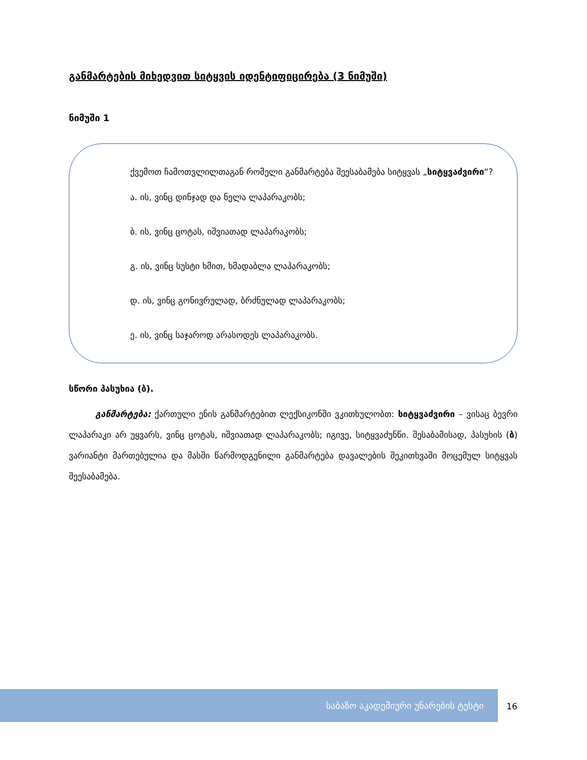განმარტების მიხედვით სიტყვის იდენტიფიცირება (3 ნიმუში)
ნიმუში 1
ქვემოთ ჩამოთვლილთაგან რომელი განმარტება შეესაბამება სიტყვას „სიტყვაძვირი“?
ა. ის, ვინც დინჯად და ნელა ლაპარაკობს;
ბ. ის, ვინც ცოტას, იშვიათად ლაპარაკობს;
გ. ის, ვინც სუსტი ხმით, ხმადაბლა ლაპარაკობს;
დ. ის, ვინც გონივრულად, ბრძნულად ლაპარაკობს;
ე. ის, ვინც საჯაროდ არასოდეს ლაპარაკობს.
სწორი პასუხია (ბ).
განმარტება: ქართული ენის განმარტებით ლექსიკონში ვკითხულობთ: სიტყვაძვირი – ვისაც ბევრი ლაპარაკი არ უყვარს, ვინც ცოტას, იშვიათად ლაპარაკობს; იგივე, სიტყვაძუნწი. შესაბამისად, პასუხის (ბ) ვარიანტი მართებულია და მასში წარმოდგენილი განმარტება დავალების შეკითხვაში მოცემულ სიტყვას შეესაბამება.
საბაზო აკადემიური უნარების ტესტი
16